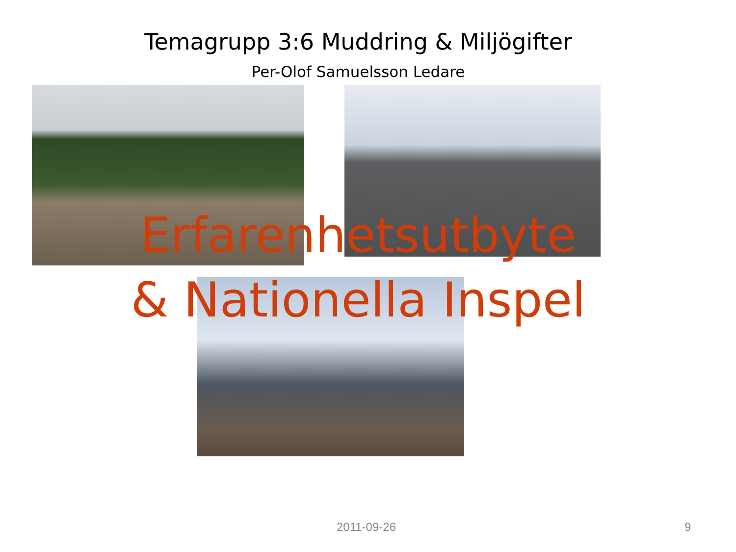Temagrupp 3:6 Muddring & Miljögifter
Per-Olof Samuelsson Ledare
Erfarenhetsutbyte
& Nationella Inspel
2011-09-26 9